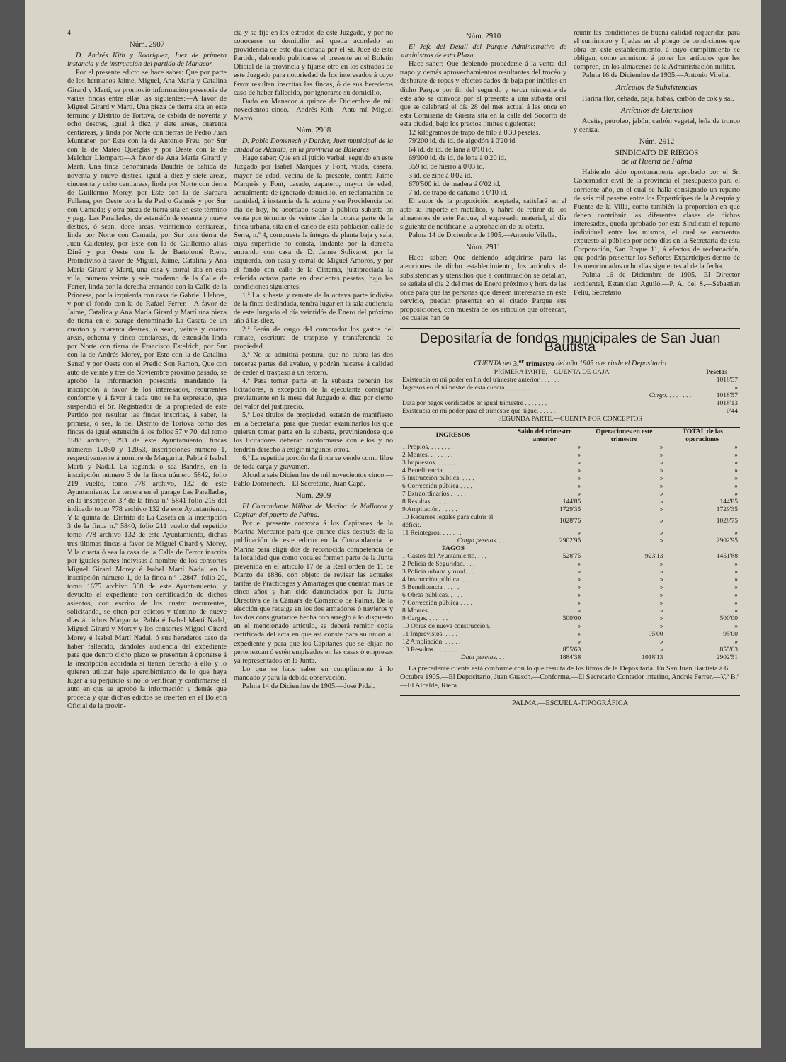4
Núm. 2907
D. Andrés Kith y Rodríguez, Juez de primera instancia y de instrucción del partido de Manacor.
Por el presente edicto se hace saber: Que por parte de los hermanos Jaime, Miguel, Ana María y Catalina Girard y Martí, se promovió información posesoria de varias fincas entre ellas las siguientes:—A favor de Miguel Girard y Martí. Una pieza de tierra sita en este término y Distrito de Tortova, de cabida de noventa y ocho destres, igual á diez y siete areas, cuarenta centiareas, y linda por Norte con tierras de Pedro Juan Muntaner, por Este con la de Antonio Frau, por Sur con la de Mateo Quetglas y por Oeste con la de Melchor Llompart:—A favor de Ana María Girard y Martí. Una finca denominada Baudris de cabida de noventa y nueve destres, igual á diez y siete areas, cincuenta y ocho centiareas, linda por Norte con tierra de Guillermo Morey, por Este con la de Barbara Fullana, por Oeste con la de Pedro Galmés y por Sur con Camada; y otra pieza de tierra sita en este término y pago Las Paralladas, de estensión de sesenta y nueve destres, ó sean, doce areas, veinticinco centiareas, linda por Norte con Camada, por Sur con tierra de Juan Caldentey, por Este con la de Guillermo alias Diné y por Oeste con la de Bartolomé Riera. Proindiviso á favor de Miguel, Jaime, Catalina y Ana María Girard y Martí, una casa y corral sita en esta villa, número veinte y seis moderno de la Calle de Ferrer, linda por la derecha entrando con la Calle de la Princesa, por la izquierda con casa de Gabriel Llabres, y por el fondo con la de Rafael Ferrer.—A favor de Jaime, Catalina y Ana María Girard y Martí una pieza de tierra en el parage denominado La Caseta de un cuarton y cuarenta destres, ó sean, veinte y cuatro areas, ochenta y cinco centiareas, de estensión linda por Norte con tierra de Francisco Estelrich, por Sur con la de Andrés Morey, por Este con la de Catalina Sansó y por Oeste con el Predio Son Ramon. Que con auto de veinte y tres de Noviembre próximo pasado, se aprobó la información posesoria mandando la inscripción á favor de los interesados, recurrentes conforme y á favor á cada uno se ha espresado, que suspendió el Sr. Registrador de la propiedad de este Partido por resultar las fincas inscritas, á saber, la primera, ó sea, la del Distrito de Tortova como dos fincas de igual estensión á los folios 57 y 70, del tomo 1588 archivo, 293 de este Ayuntamiento, fincas números 12050 y 12053, inscripciones número 1, respectivamente á nombre de Margarita, Pabla é Isabel Martí y Nadal. La segunda ó sea Bandris, en la inscripción número 3 de la finca número 5842, folio 219 vuelto, tomo 778 archivo, 132 de este Ayuntamiento. La tercera en el parage Las Paralladas, en la inscripción 3.ª de la finca n.º 5841 folio 215 del indicado tomo 778 archivo 132 de este Ayuntamiento. Y la quinta del Distrito de La Caseta en la inscripción 3 de la finca n.º 5840, folio 211 vuelto del repetido tomo 778 archivo 132 de este Ayuntamiento, dichas tres últimas fincas á favor de Miguel Girard y Morey. Y la cuarta ó sea la casa de la Calle de Ferror inscrita por iguales partes indivisas á nombre de los consortes Miguel Girard Morey é Isabel Martí Nadal en la inscripción número 1, de la finca n.º 12847, folio 20, tomo 1675 archivo 308 de este Ayuntamiento; y devuelto el expediente con certificación de dichos asientos, con escrito de los cuatro recurrentes, solicitando, se citen por edictos y término de nueve días á dichos Margarita, Pabla é Isabel Martí Nadal, Miguel Girard y Morey y los consortes Miguel Girard Morey é Isabel Martí Nadal, ó sus herederos caso de haber fallecido, dándoles audiencia del expediente para que dentro dicho plazo se presenten á oponerse á la inscripción acordada si tienen derecho á ello y lo quieren utilizar bajo apercibimiento de lo que haya lugar á su perjuicio si no lo verifican y confirmarse el auto en que se aprobó la información y demás que proceda y que dichos edictos se inserten en el Boletín Oficial de la provin-
cia y se fije en los estrados de este Juzgado, y por no conocerse su domicilio así queda acordado en providencia de este día dictada por el Sr. Juez de este Partido, debiendo publicarse el presente en el Boletín Oficial de la provincia y fijarse otro en los estrados de este Juzgado para notoriedad de los interesados á cuyo favor resultan inscritas las fincas, ó de sus herederos caso de haber fallecido, por ignorarse su domicilio.
Dado en Manacor á quince de Diciembre de mil novecientos cinco.—Andrés Kith.—Ante mí, Miguel Marcó.
Núm. 2908
D. Pablo Domenech y Darder, Juez municipal de la ciudad de Alcudia, en la provincia de Baleares
Hago saber: Que en el juicio verbal, seguido en este Juzgado por Isabel Marqués y Font, viuda, casera, mayor de edad, vecina de la presente, contra Jaime Marqués y Font, casado, zapatero, mayor de edad, actualmente de ignorado domicilio, en reclamación de cantidad, á instancia de la actora y en Providencia del día de hoy, he acordado sacar á pública subasta en venta por término de veinte días la octava parte de la finca urbana, sita en el casco de esta población calle de Serra, n.º 4, compuesta la íntegra de planta baja y sala, cuya superficie no consta, lindante por la derecha entrando con casa de D. Jaime Solivaret, por la izquierda, con casa y corral de Miguel Amorós, y por el fondo con calle de la Cisterna, justipreciada la referida octava parte en doscientas pesetas, bajo las condiciones siguientes:
1.ª La subasta y remate de la octava parte indivisa de la finca deslindada, tendrá lugar en la sala audiencia de este Juzgado el día veintidós de Enero del próximo año á las diez.
2.ª Serán de cargo del comprador los gastos del remate, escritura de traspaso y transferencia de propiedad.
3.ª No se admitirá postura, que no cubra las dos terceras partes del avaluo, y podrán hacerse á calidad de ceder el traspaso á un tercero.
4.ª Para tomar parte en la subasta deberán los licitadores, á excepción de la ejecutante consignar previamente en la mesa del Juzgado el diez por ciento del valor del justiprecio.
5.ª Los títulos de propiedad, estarán de manifiesto en la Secretaría, para que puedan examinarlos los que quieran tomar parte en la subasta, previniendose que los licitadores deberán conformarse con ellos y no tendrán derecho á exigir ningunos otros.
6.ª La repetida porción de finca se vende como libre de toda carga y gravamen.
Alcudia seis Diciembre de mil novecientos cinco.—Pablo Domenech.—El Secretario, Juan Capó.
Núm. 2909
El Comandante Militar de Marina de Mallorca y Capitan del puerto de Palma.
Por el presente convoca á los Capitanes de la Marina Mercante para que quince días después de la publicación de este edicto en la Comandancia de Marina para eligir dos de reconocida competencia de la localidad que como vocales formen parte de la Junta prevenida en el artículo 17 de la Real orden de 11 de Marzo de 1886, con objeto de revisar las actuales tarifas de Practicages y Amarrages que cuentan más de cinco años y han sido denunciados por la Junta Directiva de la Cámara de Comercio de Palma. De la elección que recaiga en los dos armadores ó navieros y los dos consignatarios hecha con arreglo á lo dispuesto en el mencionado artículo, se deberá remitir copia certificada del acta en que así conste para su unión al expediente y para que los Capitanes que se elijan no pertenezcan ó estén empleados en las casas ó empresas yá representados en la Junta.
Lo que se hace saber en cumplimiento á lo mandado y para la debida observación.
Palma 14 de Diciembre de 1905.—José Pidal.
Núm. 2910
El Jefe del Detall del Parque Administrativo de suministros de esta Plaza.
Hace saber: Que debiendo procederse á la venta del trapo y demás aprovechamientos resultantes del trocéo y desbarate de ropas y efectos dados de baja por inútiles en dicho Parque por fin del segundo y tercer trimestre de este año se convoca por el presente á una subasta oral que se celebrará el día 28 del mes actual á las once en esta Comisaría de Guerra sita en la calle del Socorro de esta ciudad, bajo los precios límites siguientes:
12 kilógramos de trapo de hilo á 0'30 pesetas.
79'200 id. de id. de algodón á 0'20 id.
64 id. de id. de lana á 0'10 id.
69'900 id. de id. de lona á 0'20 id.
359 id. de hierro á 0'03 id.
3 id. de zinc á 0'02 id.
670'500 id. de madera á 0'02 id.
7 id. de trapo de cáñamo á 0'10 id.
El autor de la proposición aceptada, satisfará en el acto su importe en metálico, y habrá de retirar de los almacenes de este Parque, el expresado material, al día siguiente de notificarle la aprobación de su oferta.
Palma 14 de Diciembre de 1905.—Antonio Vilella.
Núm. 2911
Hace saber: Que debiendo adquirirse para las atenciones de dicho establecimiento, los artículos de subsistencias y utensilios que á continuación se detallan, se señala el día 2 del mes de Enero próximo y hora de las once para que las personas que deséen interesarse en este servicio, puedan presentar en el citado Parque sus proposiciones, con muestra de los artículos que ofrezcan, los cuales han de
reunir las condiciones de buena calidad requeridas para el suministro y fijadas en el pliego de condiciones que obra en este establecimiento, á cuyo cumplimiento se obligan, como asimismo á poner los artículos que les compren, en los almacenes de la Administración militar.
Palma 16 de Diciembre de 1905.—Antonio Vilella.
Artículos de Subsistencias
Harina flor, cebada, paja, habas, carbón de cok y sal.
Artículos de Utensilios
Aceite, petroleo, jabón, carbón vegetal, leña de tronco y ceniza.
Núm. 2912
SINDICATO DE RIEGOS
de la Huerta de Palma
Habiendo sido oportunamente aprobado por el Sr. Gobernador civil de la provincia el presupuesto para el corriente año, en el cual se halla consignado un reparto de seis mil pesetas entre los Expartícipes de la Acequia y Fuente de la Villa, como también la proporción en que deben contribuir las diferentes clases de dichos interesados, queda aprobado por este Sindicato el reparto individual entre los mismos, el cual se encuentra expuesto al público por ocho días en la Secretaría de esta Corporación, San Roque 11, á efectos de reclamación, que podrán presentar los Señores Expartícipes dentro de los mencionados ocho días siguientes al de la fecha.
Palma 16 de Diciembre de 1905.—El Director accidental, Estanislao Aguiló.—P. A. del S.—Sebastian Feliu, Secretario.
Depositaría de fondos municipales de San Juan Bautista
CUENTA del 3.<sup>er</sup> trimestre del año 1905 que rinde el Depositario
| | PRIMERA PARTE.—CUENTA DE CAJA | Pesetas |
| --- | --- | --- |
| Existencia en mi poder en fin del trimestre anterior . . . . . . | | 1018'57 |
| Ingresos en el trimestre de esta cuenta. . . . . . . . . | | » |
| Cargo . . . . . . . . | | 1018'57 |
| Data por pagos verificados en igual trimestre . . . . . . . | | 1018'13 |
| Existencia en mi poder para el trimestre que sigue. . . . . . | | 0'44 |
| SEGUNDA PARTE.—CUENTA POR CONCEPTOS | | |
| INGRESOS | Saldo del trimestre anterior | Operaciones en este trimestre | TOTAL de las operaciones |
| --- | --- | --- | --- |
| 1 Propios. . . . . . . . | » | » | » |
| 2 Montes. . . . . . . . | » | » | » |
| 3 Impuestos. . . . . . . | » | » | » |
| 4 Beneficencia . . . . . . | » | » | » |
| 5 Instrucción pública. . . . . | » | » | » |
| 6 Corrección pública . . . . | » | » | » |
| 7 Extraordinarios . . . . . | » | » | » |
| 8 Resultas. . . . . . . | 144'85 | » | 144'85 |
| 9 Ampliación. . . . . . | 1729'35 | » | 1729'35 |
| 10 Recursos legales para cubrir el déficit. | 1028'75 | » | 1028'75 |
| 11 Reintegros. . . . . . . | » | » | » |
| Cargo pesetas . . . | 2902'95 | » | 2902'95 |
| PAGOS | | | |
| 1 Gastos del Ayuntamiento. . . . | 528'75 | 923'13 | 1451'88 |
| 2 Policía de Seguridad. . . . | » | » | » |
| 3 Policía urbana y rural. . . | » | » | » |
| 4 Instrucción pública. . . . | » | » | » |
| 5 Beneficencia . . . . . | » | » | » |
| 6 Obras públicas. . . . . | » | » | » |
| 7 Corrección pública . . . . | » | » | » |
| 8 Montes. . . . . . . | » | » | » |
| 9 Cargas. . . . . . . | 500'00 | » | 500'00 |
| 10 Obras de nueva construcción. | » | » | » |
| 11 Imprevistos. . . . . . | » | 95'00 | 95'00 |
| 12 Ampliación. . . . . . | » | » | » |
| 13 Resultas. . . . . . . | 855'63 | » | 855'63 |
| Data pesetas . . . | 1884'38 | 1018'13 | 2902'51 |
La precedente cuenta está conforme con lo que resulta de los libros de la Depositaría. En San Juan Bautista á 6 Octubre 1905.—El Depositario, Juan Guasch.—Conforme.—El Secretario Contador interino, Andrés Ferrer.—V.º B.º—El Alcalde, Riera.
PALMA.—ESCUELA-TIPOGRÁFICA